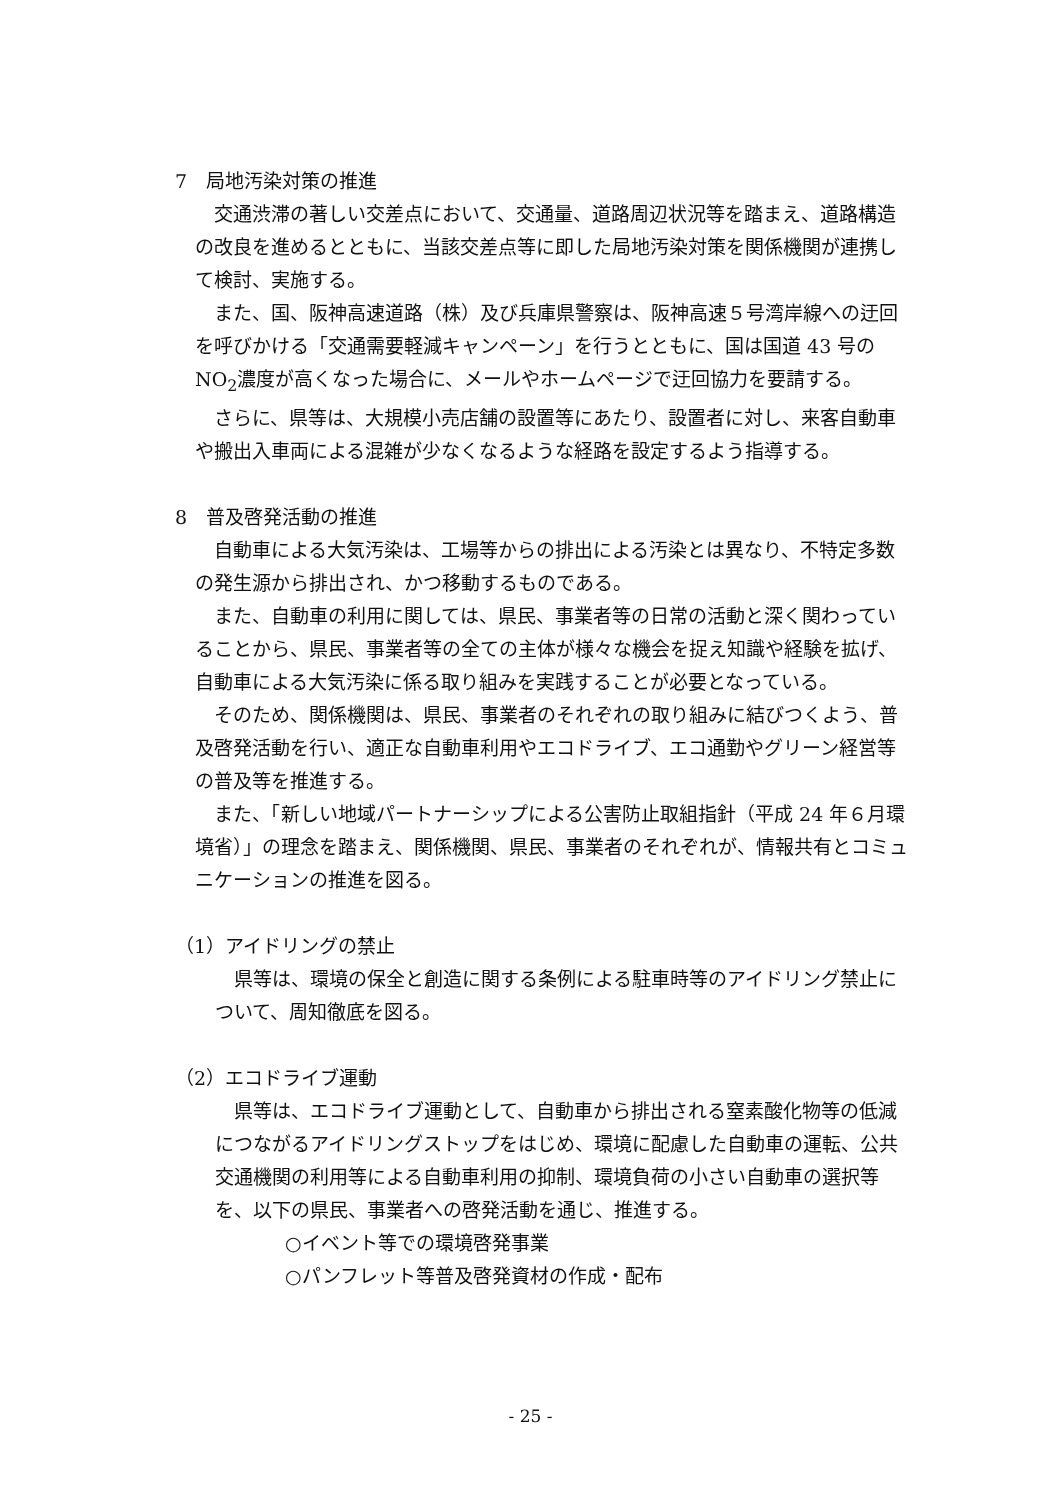7　局地汚染対策の推進
　交通渋滞の著しい交差点において、交通量、道路周辺状況等を踏まえ、道路構造の改良を進めるとともに、当該交差点等に即した局地汚染対策を関係機関が連携して検討、実施する。
　また、国、阪神高速道路（株）及び兵庫県警察は、阪神高速５号湾岸線への迂回を呼びかける「交通需要軽減キャンペーン」を行うとともに、国は国道 43 号の NO<sub>2</sub>濃度が高くなった場合に、メールやホームページで迂回協力を要請する。
　さらに、県等は、大規模小売店舗の設置等にあたり、設置者に対し、来客自動車や搬出入車両による混雑が少なくなるような経路を設定するよう指導する。
8　普及啓発活動の推進
　自動車による大気汚染は、工場等からの排出による汚染とは異なり、不特定多数の発生源から排出され、かつ移動するものである。
　また、自動車の利用に関しては、県民、事業者等の日常の活動と深く関わっていることから、県民、事業者等の全ての主体が様々な機会を捉え知識や経験を拡げ、自動車による大気汚染に係る取り組みを実践することが必要となっている。
　そのため、関係機関は、県民、事業者のそれぞれの取り組みに結びつくよう、普及啓発活動を行い、適正な自動車利用やエコドライブ、エコ通勤やグリーン経営等の普及等を推進する。
　また、「新しい地域パートナーシップによる公害防止取組指針（平成 24 年６月環境省）」の理念を踏まえ、関係機関、県民、事業者のそれぞれが、情報共有とコミュニケーションの推進を図る。
（1）アイドリングの禁止
　県等は、環境の保全と創造に関する条例による駐車時等のアイドリング禁止について、周知徹底を図る。
（2）エコドライブ運動
　県等は、エコドライブ運動として、自動車から排出される窒素酸化物等の低減につながるアイドリングストップをはじめ、環境に配慮した自動車の運転、公共交通機関の利用等による自動車利用の抑制、環境負荷の小さい自動車の選択等を、以下の県民、事業者への啓発活動を通じ、推進する。
○イベント等での環境啓発事業
○パンフレット等普及啓発資材の作成・配布
- 25 -